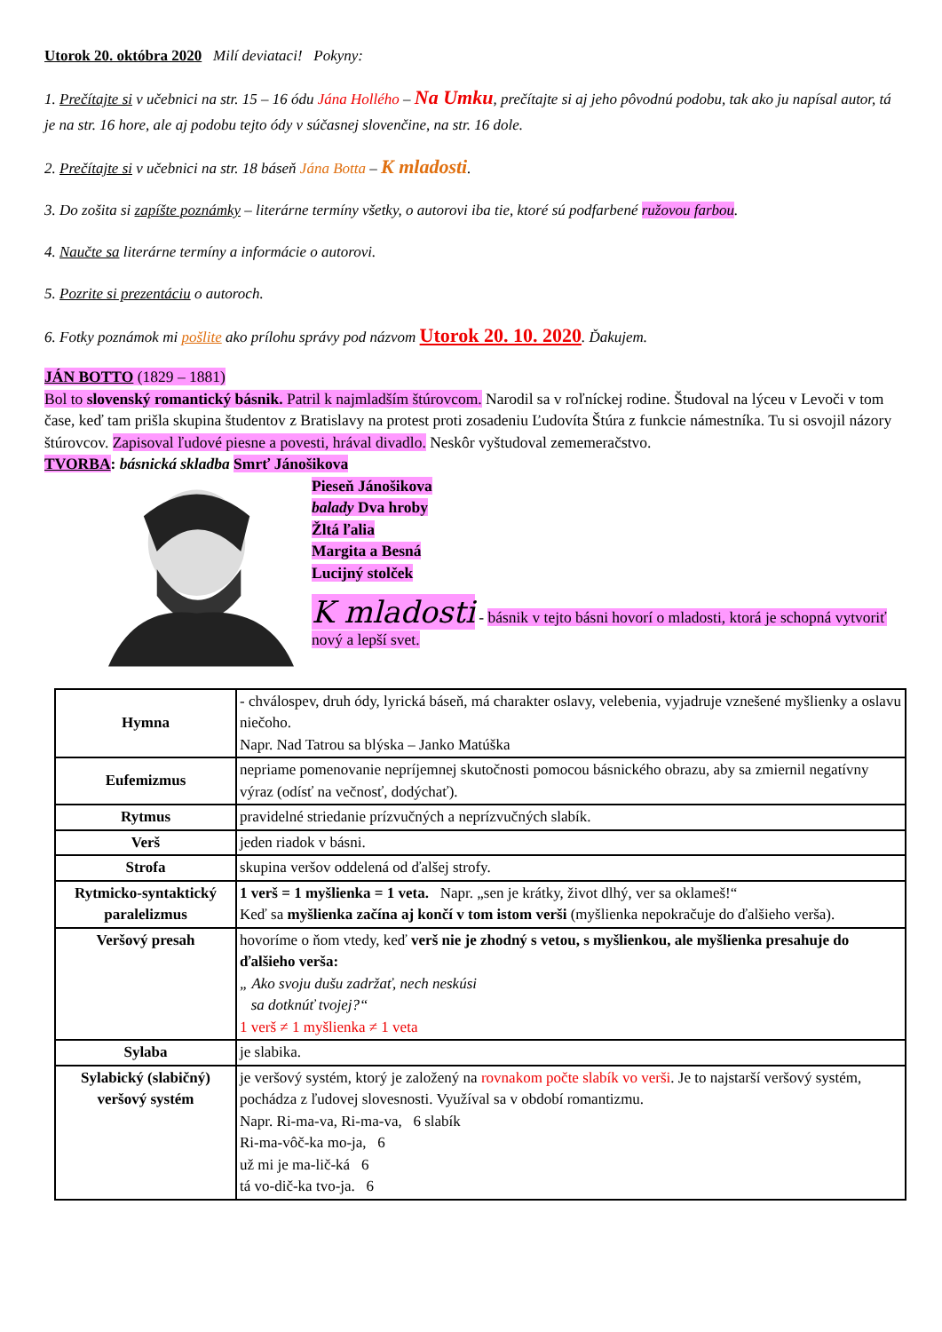Utorok 20. októbra 2020 Milí deviataci! Pokyny:
1. Prečítajte si v učebnici na str. 15 – 16 ódu Jána Hollého – Na Umku, prečítajte si aj jeho pôvodnú podobu, tak ako ju napísal autor, tá je na str. 16 hore, ale aj podobu tejto ódy v súčasnej slovenčine, na str. 16 dole.
2. Prečítajte si v učebnici na str. 18 báseň Jána Botta – K mladosti.
3. Do zošita si zapíšte poznámky – literárne termíny všetky, o autorovi iba tie, ktoré sú podfarbené ružovou farbou.
4. Naučte sa literárne termíny a informácie o autorovi.
5. Pozrite si prezentáciu o autoroch.
6. Fotky poznámok mi pošlite ako prílohu správy pod názvom Utorok 20. 10. 2020. Ďakujem.
JÁN BOTTO (1829 – 1881)
Bol to slovenský romantický básnik. Patril k najmladším štúrovcom. Narodil sa v roľníckej rodine. Študoval na lýceu v Levoči v tom čase, keď tam prišla skupina študentov z Bratislavy na protest proti zosadeniu Ľudovíta Štúra z funkcie námestníka. Tu si osvojil názory štúrovcov. Zapisoval ľudové piesne a povesti, hrával divadlo. Neskôr vyštudoval zememeračstvo.
TVORBA: básnická skladba Smrť Jánošikova
Pieseň Jánošikova
balady Dva hroby
Žltá ľalia
Margita a Besná
Lucijný stolček
K mladosti - básnik v tejto básni hovorí o mladosti, ktorá je schopná vytvoriť nový a lepší svet.
| Hymna | - chválospev, druh ódy, lyrická báseň, má charakter oslavy, velebenia, vyjadruje vznešené myšlienky a oslavu niečoho. Napr. Nad Tatrou sa blýska – Janko Matúška |
| Eufemizmus | nepriame pomenovanie nepríjemnej skutočnosti pomocou básnického obrazu, aby sa zmiernil negatívny výraz (odísť na večnosť, dodýchať). |
| Rytmus | pravidelné striedanie prízvučných a neprízvučných slabík. |
| Verš | jeden riadok v básni. |
| Strofa | skupina veršov oddelená od ďalšej strofy. |
| Rytmicko-syntaktický paralelizmus | 1 verš = 1 myšlienka = 1 veta. Napr. „sen je krátky, život dlhý, ver sa oklameš!“ Keď sa myšlienka začína aj končí v tom istom verši (myšlienka nepokračuje do ďalšieho verša). |
| Veršový presah | hovoríme o ňom vtedy, keď verš nie je zhodný s vetou, s myšlienkou, ale myšlienka presahuje do ďalšieho verša: „ Ako svoju dušu zadržať, nech neskúsi sa dotknúť tvojej?“ 1 verš ≠ 1 myšlienka ≠ 1 veta |
| Sylaba | je slabika. |
| Sylabický (slabičný) veršový systém | je veršový systém, ktorý je založený na rovnakom počte slabík vo verši . Je to najstarší veršový systém, pochádza z ľudovej slovesnosti. Využíval sa v období romantizmu. Napr. Ri-ma-va, Ri-ma-va, 6 slabík Ri-ma-vôč-ka mo-ja, 6 už mi je ma-lič-ká 6 tá vo-dič-ka tvo-ja. 6 |